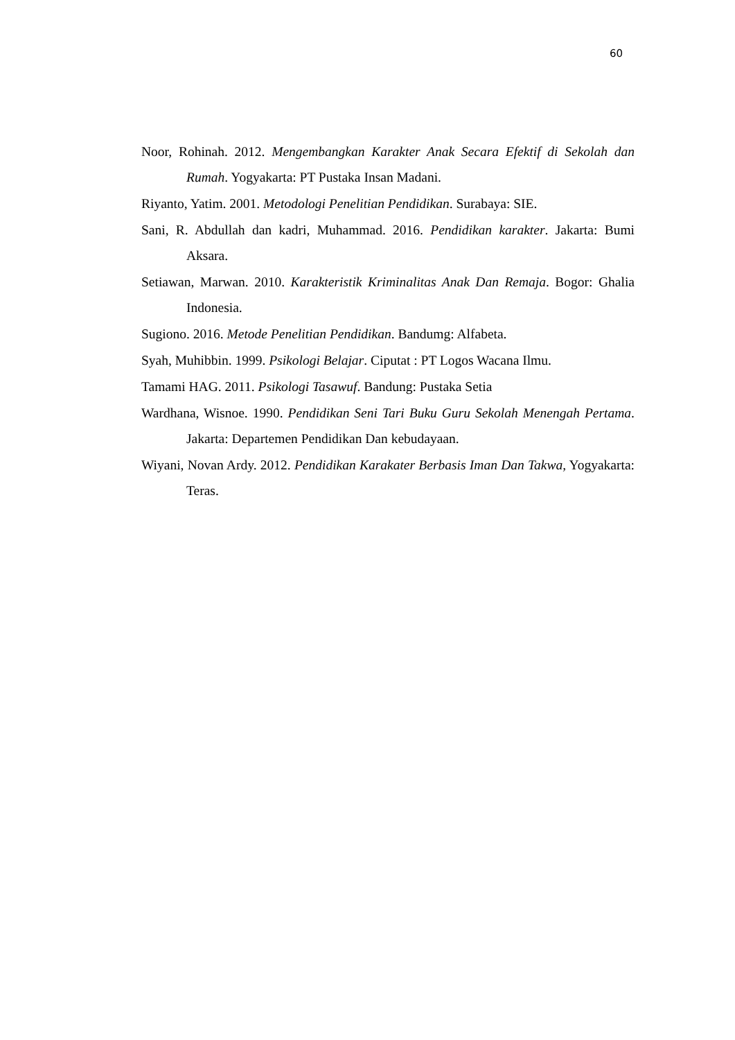60
Noor, Rohinah. 2012. Mengembangkan Karakter Anak Secara Efektif di Sekolah dan Rumah. Yogyakarta: PT Pustaka Insan Madani.
Riyanto, Yatim. 2001. Metodologi Penelitian Pendidikan. Surabaya: SIE.
Sani, R. Abdullah dan kadri, Muhammad. 2016. Pendidikan karakter. Jakarta: Bumi Aksara.
Setiawan, Marwan. 2010. Karakteristik Kriminalitas Anak Dan Remaja. Bogor: Ghalia Indonesia.
Sugiono. 2016. Metode Penelitian Pendidikan. Bandumg: Alfabeta.
Syah, Muhibbin. 1999. Psikologi Belajar. Ciputat : PT Logos Wacana Ilmu.
Tamami HAG. 2011. Psikologi Tasawuf. Bandung: Pustaka Setia
Wardhana, Wisnoe. 1990. Pendidikan Seni Tari Buku Guru Sekolah Menengah Pertama. Jakarta: Departemen Pendidikan Dan kebudayaan.
Wiyani, Novan Ardy. 2012. Pendidikan Karakater Berbasis Iman Dan Takwa, Yogyakarta: Teras.